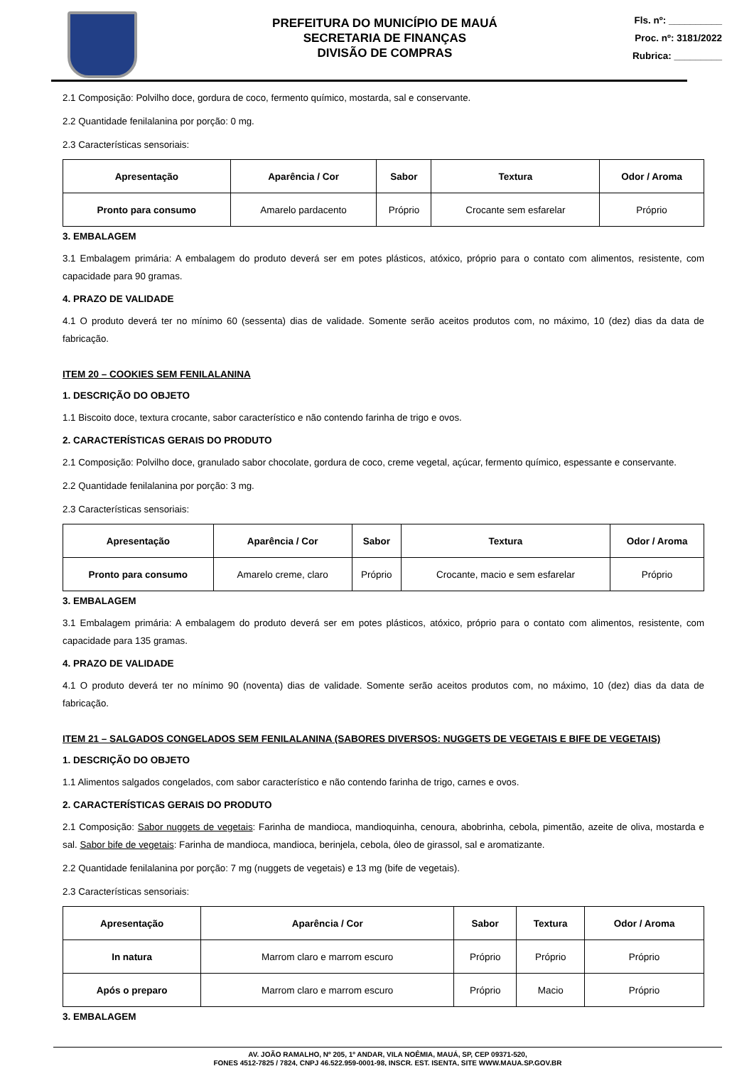PREFEITURA DO MUNICÍPIO DE MAUÁ
SECRETARIA DE FINANÇAS
DIVISÃO DE COMPRAS
Fls. nº: __________
Proc. nº: 3181/2022
Rubrica: _________
2.1 Composição: Polvilho doce, gordura de coco, fermento químico, mostarda, sal e conservante.
2.2 Quantidade fenilalanina por porção: 0 mg.
2.3 Características sensoriais:
| Apresentação | Aparência / Cor | Sabor | Textura | Odor / Aroma |
| --- | --- | --- | --- | --- |
| Pronto para consumo | Amarelo pardacento | Próprio | Crocante sem esfarelar | Próprio |
3. EMBALAGEM
3.1 Embalagem primária: A embalagem do produto deverá ser em potes plásticos, atóxico, próprio para o contato com alimentos, resistente, com capacidade para 90 gramas.
4. PRAZO DE VALIDADE
4.1 O produto deverá ter no mínimo 60 (sessenta) dias de validade. Somente serão aceitos produtos com, no máximo, 10 (dez) dias da data de fabricação.
ITEM 20 – COOKIES SEM FENILALANINA
1. DESCRIÇÃO DO OBJETO
1.1 Biscoito doce, textura crocante, sabor característico e não contendo farinha de trigo e ovos.
2. CARACTERÍSTICAS GERAIS DO PRODUTO
2.1 Composição: Polvilho doce, granulado sabor chocolate, gordura de coco, creme vegetal, açúcar, fermento químico, espessante e conservante.
2.2 Quantidade fenilalanina por porção: 3 mg.
2.3 Características sensoriais:
| Apresentação | Aparência / Cor | Sabor | Textura | Odor / Aroma |
| --- | --- | --- | --- | --- |
| Pronto para consumo | Amarelo creme, claro | Próprio | Crocante, macio e sem esfarelar | Próprio |
3. EMBALAGEM
3.1 Embalagem primária: A embalagem do produto deverá ser em potes plásticos, atóxico, próprio para o contato com alimentos, resistente, com capacidade para 135 gramas.
4. PRAZO DE VALIDADE
4.1 O produto deverá ter no mínimo 90 (noventa) dias de validade. Somente serão aceitos produtos com, no máximo, 10 (dez) dias da data de fabricação.
ITEM 21 – SALGADOS CONGELADOS SEM FENILALANINA (SABORES DIVERSOS: NUGGETS DE VEGETAIS E BIFE DE VEGETAIS)
1. DESCRIÇÃO DO OBJETO
1.1 Alimentos salgados congelados, com sabor característico e não contendo farinha de trigo, carnes e ovos.
2. CARACTERÍSTICAS GERAIS DO PRODUTO
2.1 Composição: Sabor nuggets de vegetais: Farinha de mandioca, mandioquinha, cenoura, abobrinha, cebola, pimentão, azeite de oliva, mostarda e sal. Sabor bife de vegetais: Farinha de mandioca, mandioca, berinjela, cebola, óleo de girassol, sal e aromatizante.
2.2 Quantidade fenilalanina por porção: 7 mg (nuggets de vegetais) e 13 mg (bife de vegetais).
2.3 Características sensoriais:
| Apresentação | Aparência / Cor | Sabor | Textura | Odor / Aroma |
| --- | --- | --- | --- | --- |
| In natura | Marrom claro e marrom escuro | Próprio | Próprio | Próprio |
| Após o preparo | Marrom claro e marrom escuro | Próprio | Macio | Próprio |
3. EMBALAGEM
AV. JOÃO RAMALHO, Nº 205, 1º ANDAR, VILA NOÊMIA, MAUÁ, SP, CEP 09371-520,
FONES 4512-7825 / 7824, CNPJ 46.522.959-0001-98, INSCR. EST. ISENTA, SITE WWW.MAUA.SP.GOV.BR